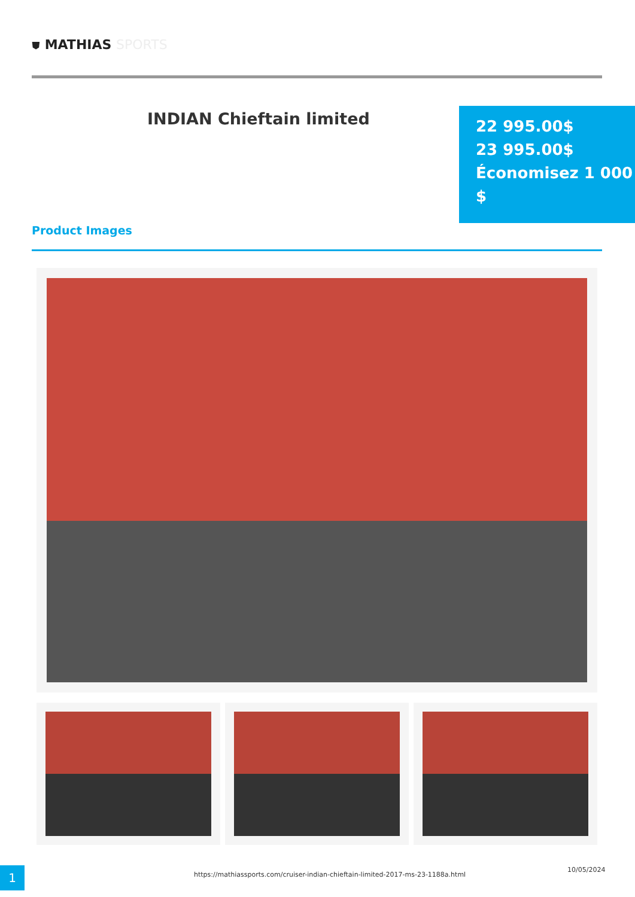⛊ MATHIAS SPORTS
INDIAN Chieftain limited
22 995.00$
23 995.00$
Économisez 1 000 $
Product Images
1
https://mathiassports.com/cruiser-indian-chieftain-limited-2017-ms-23-1188a.html
10/05/2024